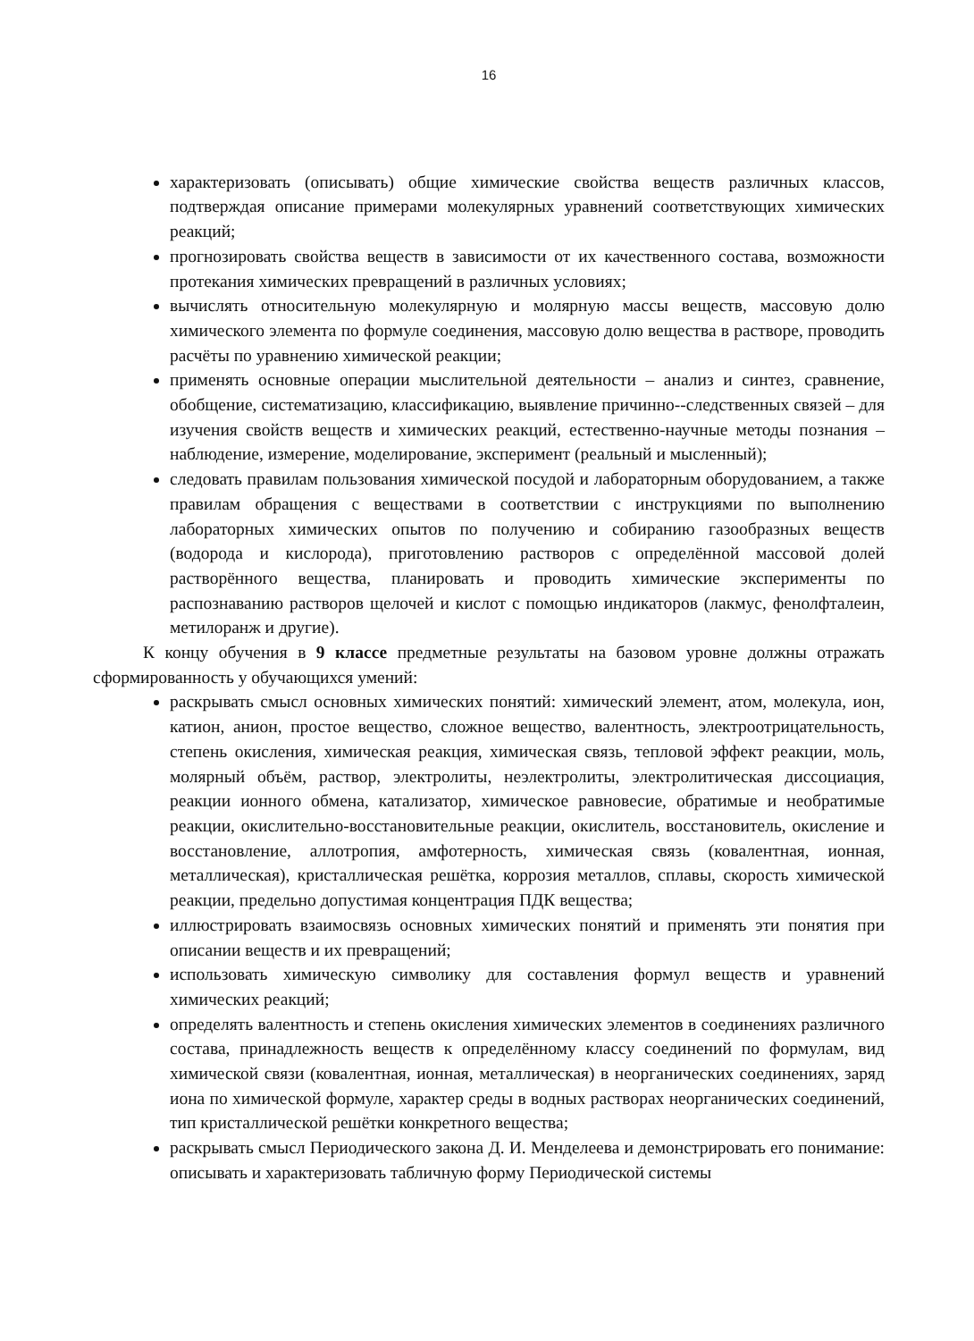16
характеризовать (описывать) общие химические свойства веществ различных классов, подтверждая описание примерами молекулярных уравнений соответствующих химических реакций;
прогнозировать свойства веществ в зависимости от их качественного состава, возможности протекания химических превращений в различных условиях;
вычислять относительную молекулярную и молярную массы веществ, массовую долю химического элемента по формуле соединения, массовую долю вещества в растворе, проводить расчёты по уравнению химической реакции;
применять основные операции мыслительной деятельности – анализ и синтез, сравнение, обобщение, систематизацию, классификацию, выявление причинно--следственных связей – для изучения свойств веществ и химических реакций, естественно-научные методы познания – наблюдение, измерение, моделирование, эксперимент (реальный и мысленный);
следовать правилам пользования химической посудой и лабораторным оборудованием, а также правилам обращения с веществами в соответствии с инструкциями по выполнению лабораторных химических опытов по получению и собиранию газообразных веществ (водорода и кислорода), приготовлению растворов с определённой массовой долей растворённого вещества, планировать и проводить химические эксперименты по распознаванию растворов щелочей и кислот с помощью индикаторов (лакмус, фенолфталеин, метилоранж и другие).
К концу обучения в 9 классе предметные результаты на базовом уровне должны отражать сформированность у обучающихся умений:
раскрывать смысл основных химических понятий: химический элемент, атом, молекула, ион, катион, анион, простое вещество, сложное вещество, валентность, электроотрицательность, степень окисления, химическая реакция, химическая связь, тепловой эффект реакции, моль, молярный объём, раствор, электролиты, неэлектролиты, электролитическая диссоциация, реакции ионного обмена, катализатор, химическое равновесие, обратимые и необратимые реакции, окислительно-восстановительные реакции, окислитель, восстановитель, окисление и восстановление, аллотропия, амфотерность, химическая связь (ковалентная, ионная, металлическая), кристаллическая решётка, коррозия металлов, сплавы, скорость химической реакции, предельно допустимая концентрация ПДК вещества;
иллюстрировать взаимосвязь основных химических понятий и применять эти понятия при описании веществ и их превращений;
использовать химическую символику для составления формул веществ и уравнений химических реакций;
определять валентность и степень окисления химических элементов в соединениях различного состава, принадлежность веществ к определённому классу соединений по формулам, вид химической связи (ковалентная, ионная, металлическая) в неорганических соединениях, заряд иона по химической формуле, характер среды в водных растворах неорганических соединений, тип кристаллической решётки конкретного вещества;
раскрывать смысл Периодического закона Д. И. Менделеева и демонстрировать его понимание: описывать и характеризовать табличную форму Периодической системы